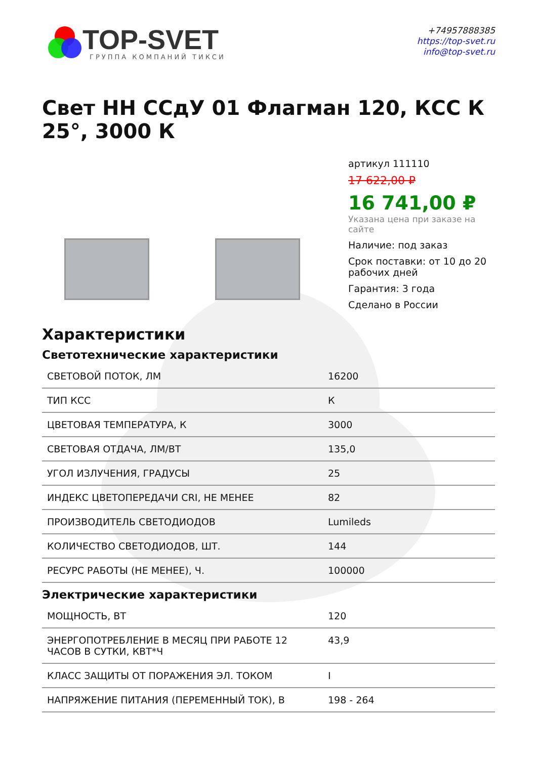TOP-SVET
ГРУППА КОМПАНИЙ ТИКСИ
+74957888385
https://top-svet.ru
info@top-svet.ru
Свет НН ССдУ 01 Флагман 120, КСС К 25°, 3000 К
артикул 111110
17 622,00 ₽
16 741,00 ₽
Указана цена при заказе на сайте
Наличие: под заказ
Срок поставки: от 10 до 20 рабочих дней
Гарантия: 3 года
Сделано в России
Характеристики
Светотехнические характеристики
| СВЕТОВОЙ ПОТОК, ЛМ | 16200 |
| ТИП КСС | К |
| ЦВЕТОВАЯ ТЕМПЕРАТУРА, К | 3000 |
| СВЕТОВАЯ ОТДАЧА, ЛМ/ВТ | 135,0 |
| УГОЛ ИЗЛУЧЕНИЯ, ГРАДУСЫ | 25 |
| ИНДЕКС ЦВЕТОПЕРЕДАЧИ CRI, НЕ МЕНЕЕ | 82 |
| ПРОИЗВОДИТЕЛЬ СВЕТОДИОДОВ | Lumileds |
| КОЛИЧЕСТВО СВЕТОДИОДОВ, ШТ. | 144 |
| РЕСУРС РАБОТЫ (НЕ МЕНЕЕ), Ч. | 100000 |
Электрические характеристики
| МОЩНОСТЬ, ВТ | 120 |
| ЭНЕРГОПОТРЕБЛЕНИЕ В МЕСЯЦ ПРИ РАБОТЕ 12 ЧАСОВ В СУТКИ, КВТ*Ч | 43,9 |
| КЛАСС ЗАЩИТЫ ОТ ПОРАЖЕНИЯ ЭЛ. ТОКОМ | I |
| НАПРЯЖЕНИЕ ПИТАНИЯ (ПЕРЕМЕННЫЙ ТОК), В | 198 - 264 |